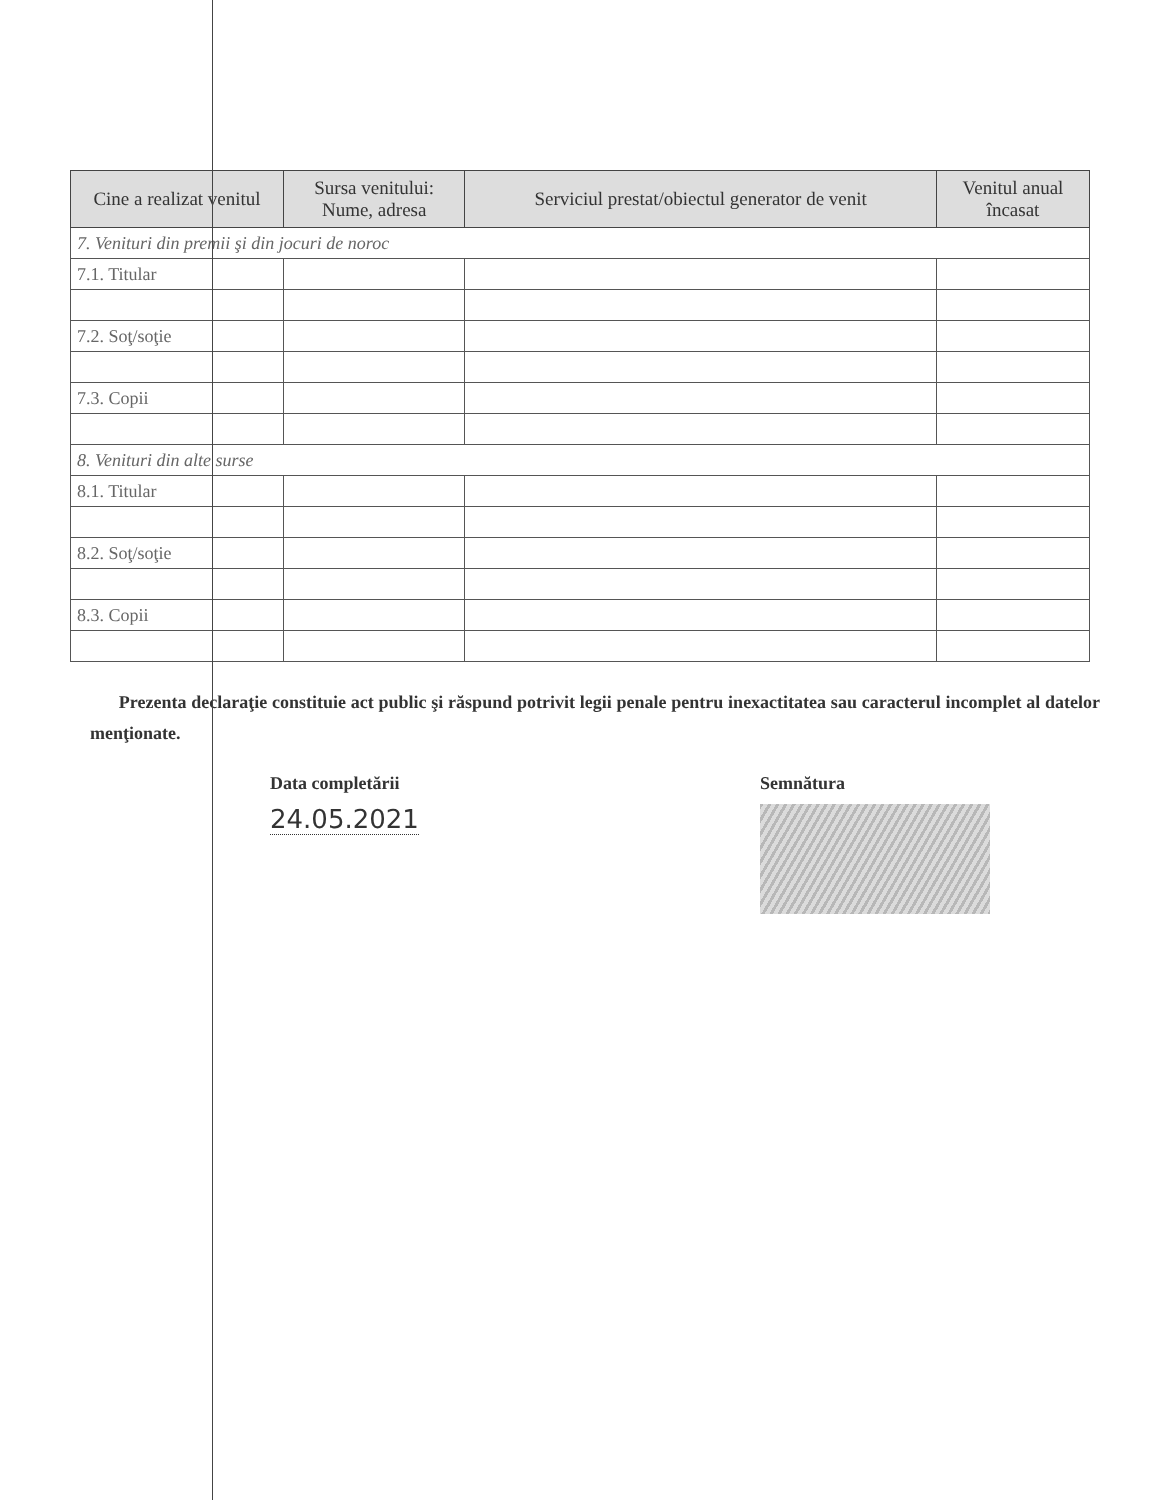| Cine a realizat venitul | Sursa venitului: Nume, adresa | Serviciul prestat/obiectul generator de venit | Venitul anual încasat |
| --- | --- | --- | --- |
| 7. Venituri din premii şi din jocuri de noroc | | | |
| 7.1. Titular | | | |
| 7.2. Soţ/soţie | | | |
| 7.3. Copii | | | |
| 8. Venituri din alte surse | | | |
| 8.1. Titular | | | |
| 8.2. Soţ/soţie | | | |
| 8.3. Copii | | | |
Prezenta declaraţie constituie act public şi răspund potrivit legii penale pentru inexactitatea sau caracterul incomplet al datelor menţionate.
Data completării
24.05.2021
Semnătura